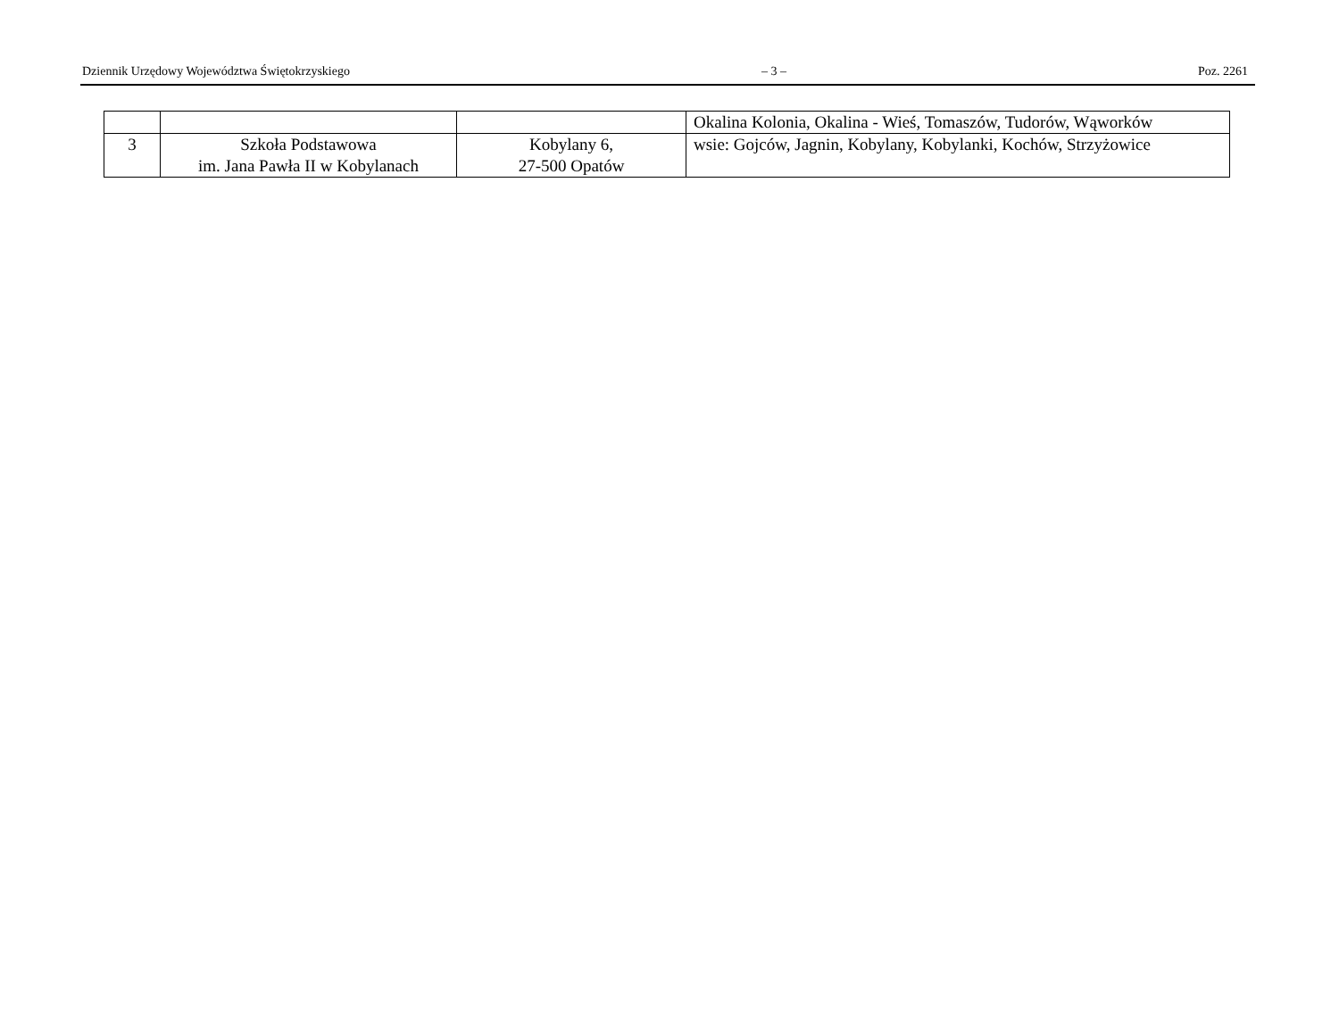Dziennik Urzędowy Województwa Świętokrzyskiego – 3 – Poz. 2261
| | | | Okalina Kolonia, Okalina - Wieś, Tomaszów, Tudorów, Wąworków |
| 3 | Szkoła Podstawowa im. Jana Pawła II w Kobylanach | Kobylany 6, 27-500 Opatów | wsie: Gojców, Jagnin, Kobylany, Kobylanki, Kochów, Strzyżowice |